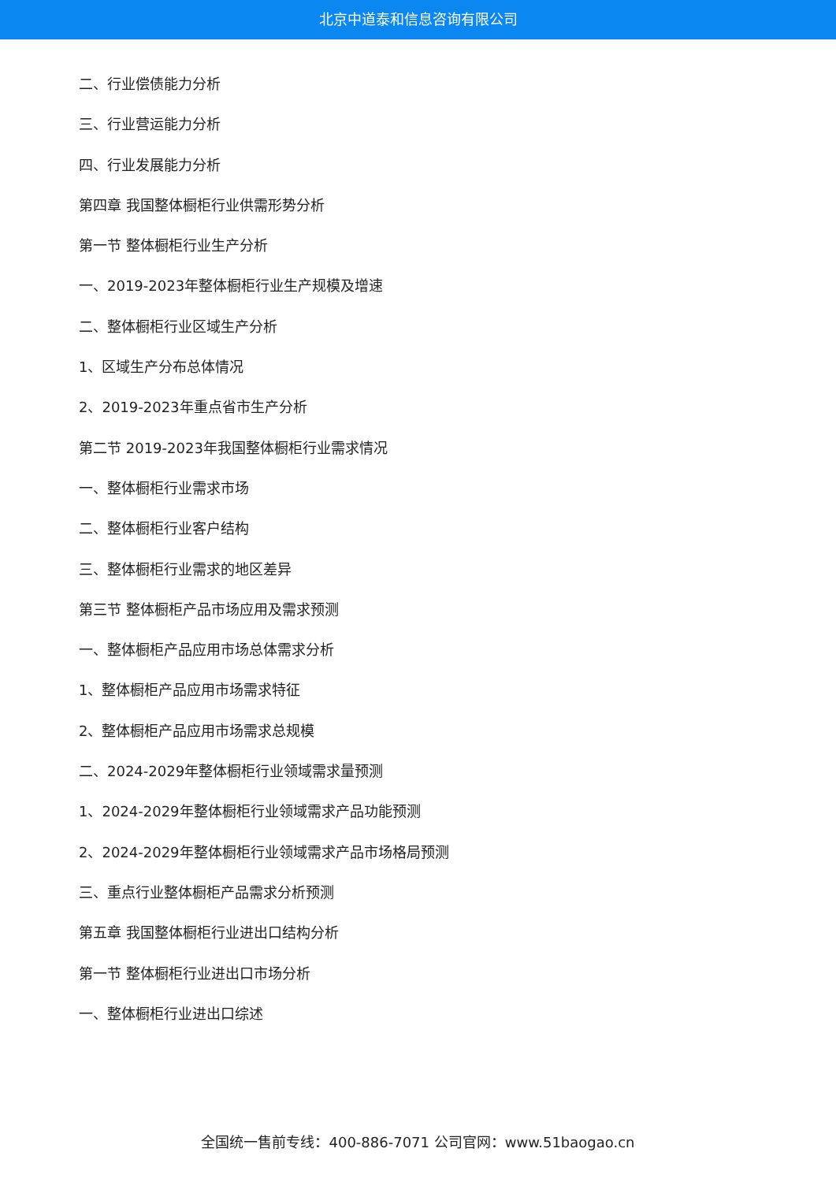北京中道泰和信息咨询有限公司
二、行业偿债能力分析
三、行业营运能力分析
四、行业发展能力分析
第四章 我国整体橱柜行业供需形势分析
第一节 整体橱柜行业生产分析
一、2019-2023年整体橱柜行业生产规模及增速
二、整体橱柜行业区域生产分析
1、区域生产分布总体情况
2、2019-2023年重点省市生产分析
第二节 2019-2023年我国整体橱柜行业需求情况
一、整体橱柜行业需求市场
二、整体橱柜行业客户结构
三、整体橱柜行业需求的地区差异
第三节 整体橱柜产品市场应用及需求预测
一、整体橱柜产品应用市场总体需求分析
1、整体橱柜产品应用市场需求特征
2、整体橱柜产品应用市场需求总规模
二、2024-2029年整体橱柜行业领域需求量预测
1、2024-2029年整体橱柜行业领域需求产品功能预测
2、2024-2029年整体橱柜行业领域需求产品市场格局预测
三、重点行业整体橱柜产品需求分析预测
第五章 我国整体橱柜行业进出口结构分析
第一节 整体橱柜行业进出口市场分析
一、整体橱柜行业进出口综述
全国统一售前专线：400-886-7071 公司官网：www.51baogao.cn